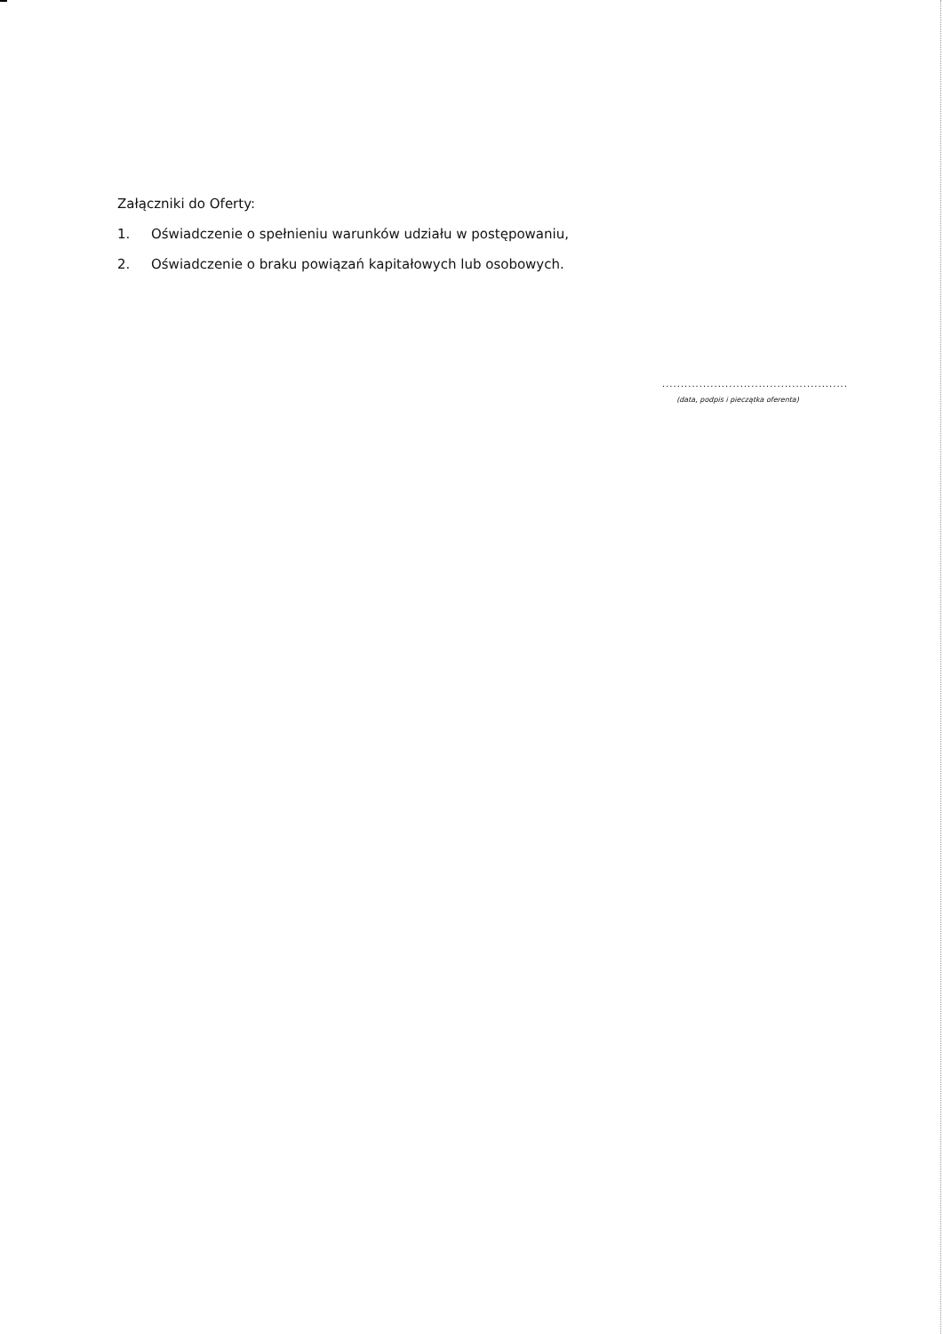Załączniki do Oferty:
1. Oświadczenie o spełnieniu warunków udziału w postępowaniu,
2. Oświadczenie o braku powiązań kapitałowych lub osobowych.
..................................................
(data, podpis i pieczątka oferenta)